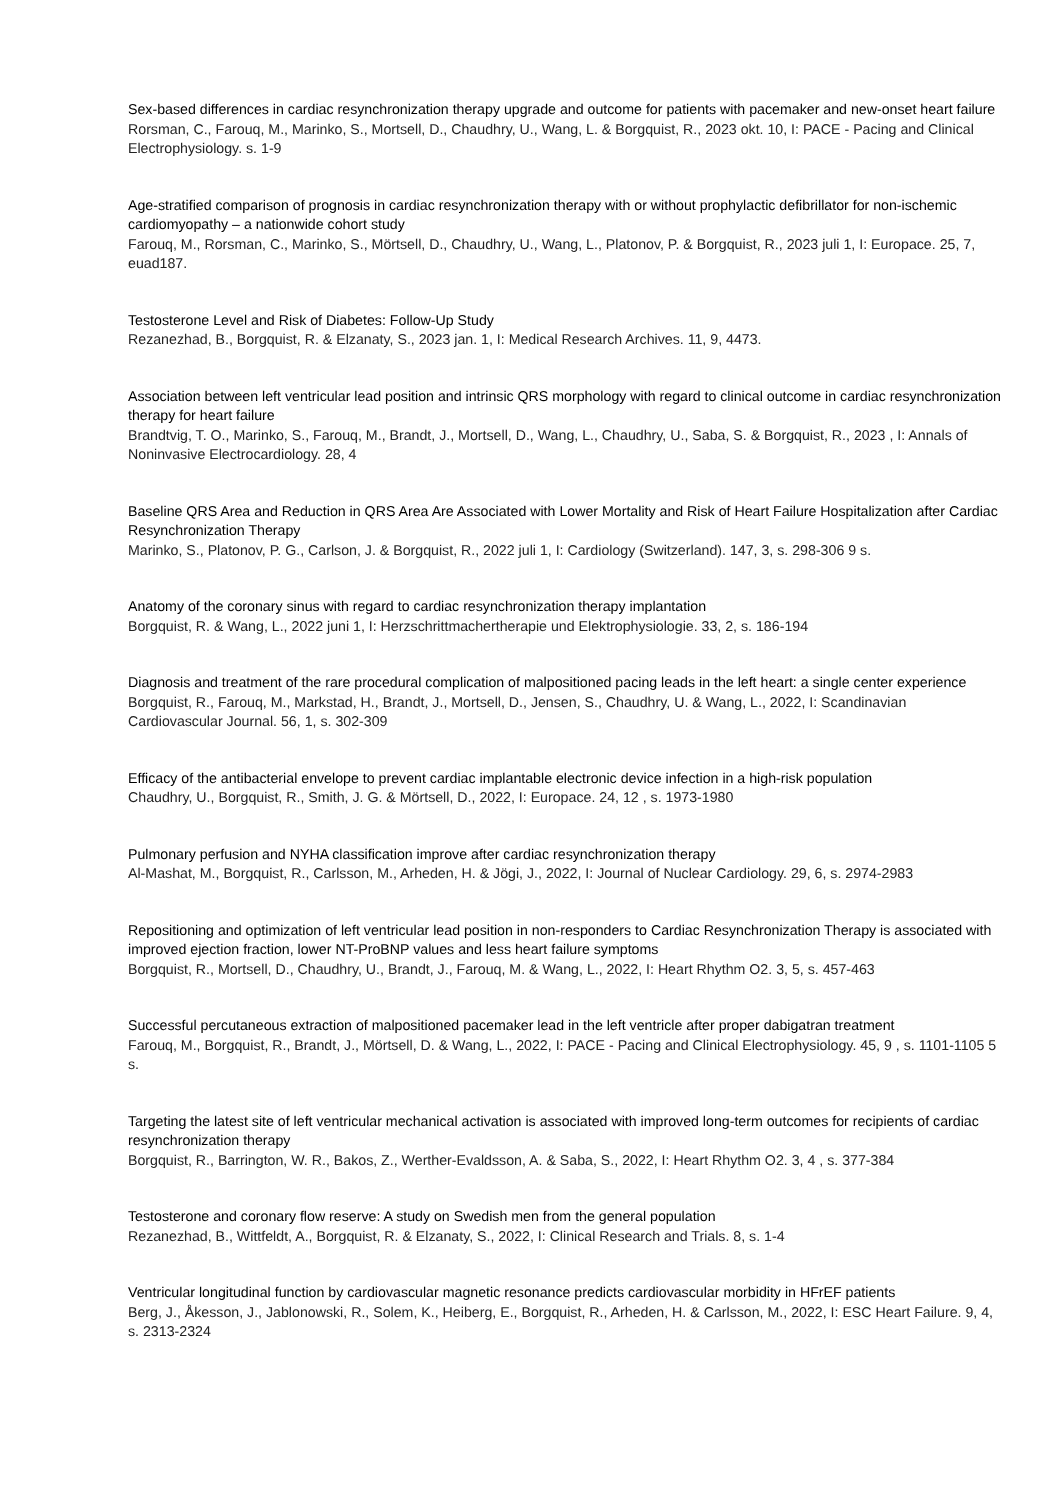Sex-based differences in cardiac resynchronization therapy upgrade and outcome for patients with pacemaker and new-onset heart failure
Rorsman, C., Farouq, M., Marinko, S., Mortsell, D., Chaudhry, U., Wang, L. & Borgquist, R., 2023 okt. 10, I: PACE - Pacing and Clinical Electrophysiology. s. 1-9
Age-stratified comparison of prognosis in cardiac resynchronization therapy with or without prophylactic defibrillator for non-ischemic cardiomyopathy – a nationwide cohort study
Farouq, M., Rorsman, C., Marinko, S., Mörtsell, D., Chaudhry, U., Wang, L., Platonov, P. & Borgquist, R., 2023 juli 1, I: Europace. 25, 7, euad187.
Testosterone Level and Risk of Diabetes: Follow-Up Study
Rezanezhad, B., Borgquist, R. & Elzanaty, S., 2023 jan. 1, I: Medical Research Archives. 11, 9, 4473.
Association between left ventricular lead position and intrinsic QRS morphology with regard to clinical outcome in cardiac resynchronization therapy for heart failure
Brandtvig, T. O., Marinko, S., Farouq, M., Brandt, J., Mortsell, D., Wang, L., Chaudhry, U., Saba, S. & Borgquist, R., 2023 , I: Annals of Noninvasive Electrocardiology. 28, 4
Baseline QRS Area and Reduction in QRS Area Are Associated with Lower Mortality and Risk of Heart Failure Hospitalization after Cardiac Resynchronization Therapy
Marinko, S., Platonov, P. G., Carlson, J. & Borgquist, R., 2022 juli 1, I: Cardiology (Switzerland). 147, 3, s. 298-306 9 s.
Anatomy of the coronary sinus with regard to cardiac resynchronization therapy implantation
Borgquist, R. & Wang, L., 2022 juni 1, I: Herzschrittmachertherapie und Elektrophysiologie. 33, 2, s. 186-194
Diagnosis and treatment of the rare procedural complication of malpositioned pacing leads in the left heart: a single center experience
Borgquist, R., Farouq, M., Markstad, H., Brandt, J., Mortsell, D., Jensen, S., Chaudhry, U. & Wang, L., 2022, I: Scandinavian Cardiovascular Journal. 56, 1, s. 302-309
Efficacy of the antibacterial envelope to prevent cardiac implantable electronic device infection in a high-risk population
Chaudhry, U., Borgquist, R., Smith, J. G. & Mörtsell, D., 2022, I: Europace. 24, 12 , s. 1973-1980
Pulmonary perfusion and NYHA classification improve after cardiac resynchronization therapy
Al-Mashat, M., Borgquist, R., Carlsson, M., Arheden, H. & Jögi, J., 2022, I: Journal of Nuclear Cardiology. 29, 6, s. 2974-2983
Repositioning and optimization of left ventricular lead position in non-responders to Cardiac Resynchronization Therapy is associated with improved ejection fraction, lower NT-ProBNP values and less heart failure symptoms
Borgquist, R., Mortsell, D., Chaudhry, U., Brandt, J., Farouq, M. & Wang, L., 2022, I: Heart Rhythm O2. 3, 5, s. 457-463
Successful percutaneous extraction of malpositioned pacemaker lead in the left ventricle after proper dabigatran treatment
Farouq, M., Borgquist, R., Brandt, J., Mörtsell, D. & Wang, L., 2022, I: PACE - Pacing and Clinical Electrophysiology. 45, 9 , s. 1101-1105 5 s.
Targeting the latest site of left ventricular mechanical activation is associated with improved long-term outcomes for recipients of cardiac resynchronization therapy
Borgquist, R., Barrington, W. R., Bakos, Z., Werther-Evaldsson, A. & Saba, S., 2022, I: Heart Rhythm O2. 3, 4 , s. 377-384
Testosterone and coronary flow reserve: A study on Swedish men from the general population
Rezanezhad, B., Wittfeldt, A., Borgquist, R. & Elzanaty, S., 2022, I: Clinical Research and Trials. 8, s. 1-4
Ventricular longitudinal function by cardiovascular magnetic resonance predicts cardiovascular morbidity in HFrEF patients
Berg, J., Åkesson, J., Jablonowski, R., Solem, K., Heiberg, E., Borgquist, R., Arheden, H. & Carlsson, M., 2022, I: ESC Heart Failure. 9, 4, s. 2313-2324